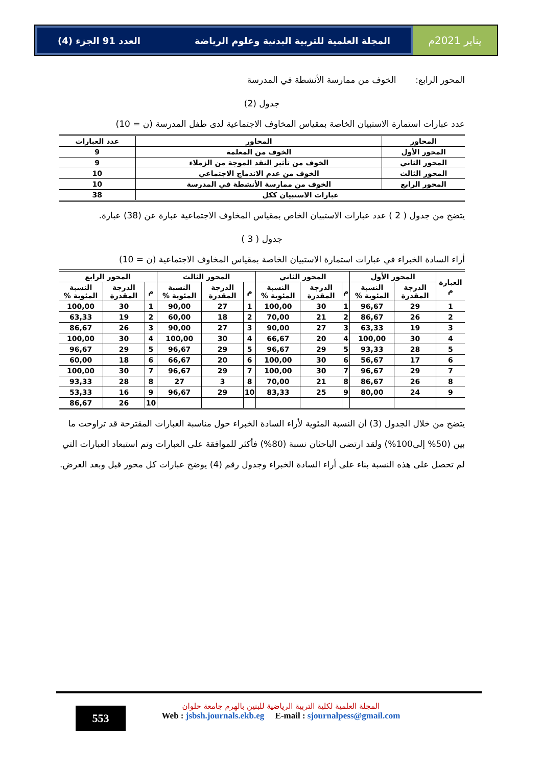يناير 2021م المجلة العلمية للتربية البدنية وعلوم الرياضة العدد 91 الجزء (4)
المحور الرابع: الخوف من ممارسة الأنشطة في المدرسة
جدول (2)
عدد عبارات استمارة الاستبيان الخاصة بمقياس المخاوف الاجتماعية لدى طفل المدرسة (ن = 10)
| المحاور | المحاور | عدد العبارات |
| --- | --- | --- |
| المحور الأول | الخوف من المعلمة | 9 |
| المحور الثاني | الخوف من تأثير النقد الموجة من الزملاء | 9 |
| المحور الثالث | الخوف من عدم الاندماج الاجتماعي | 10 |
| المحور الرابع | الخوف من ممارسة الأنشطة في المدرسة | 10 |
| عبارات الاستبيان ككل | | 38 |
يتضح من جدول ( 2 ) عدد عبارات الاستبيان الخاص بمقياس المخاوف الاجتماعية عبارة عن (38) عبارة.
جدول ( 3 )
أراء السادة الخبراء في عبارات استمارة الاستبيان الخاصة بمقياس المخاوف الاجتماعية (ن = 10)
| العبارة م | المحور الأول | | المحور الثاني | | | المحور الثالث | | | المحور الرابع | | |
| --- | --- | --- | --- | --- | --- | --- | --- | --- | --- | --- | --- |
| | الدرجة المقدرة | النسبة المئوية % | م | الدرجة المقدرة | النسبة المئوية % | م | الدرجة المقدرة | النسبة المئوية % | م | الدرجة المقدرة | النسبة المئوية % |
| 1 | 29 | 96,67 | 1 | 30 | 100,00 | 1 | 27 | 90,00 | 1 | 30 | 100,00 |
| 2 | 26 | 86,67 | 2 | 21 | 70,00 | 2 | 18 | 60,00 | 2 | 19 | 63,33 |
| 3 | 19 | 63,33 | 3 | 27 | 90,00 | 3 | 27 | 90,00 | 3 | 26 | 86,67 |
| 4 | 30 | 100,00 | 4 | 20 | 66,67 | 4 | 30 | 100,00 | 4 | 30 | 100,00 |
| 5 | 28 | 93,33 | 5 | 29 | 96,67 | 5 | 29 | 96,67 | 5 | 29 | 96,67 |
| 6 | 17 | 56,67 | 6 | 30 | 100,00 | 6 | 20 | 66,67 | 6 | 18 | 60,00 |
| 7 | 29 | 96,67 | 7 | 30 | 100,00 | 7 | 29 | 96,67 | 7 | 30 | 100,00 |
| 8 | 26 | 86,67 | 8 | 21 | 70,00 | 8 | 3 | 27 | 8 | 28 | 93,33 |
| 9 | 24 | 80,00 | 9 | 25 | 83,33 | 10 | 29 | 96,67 | 9 | 16 | 53,33 |
| | | | | | | | | | 10 | 26 | 86,67 |
يتضح من خلال الجدول (3) أن النسبة المئوية لأراء السادة الخبراء حول مناسبة العبارات المقترحة قد تراوحت ما بين (50% إلى100%) ولقد ارتضى الباحثان نسبة (80%) فأكثر للموافقة على العبارات وتم استبعاد العبارات التي لم تحصل على هذه النسبة بناء على أراء السادة الخبراء وجدول رقم (4) يوضح عبارات كل محور قبل وبعد العرض.
553
المجلة العلمية لكلية التربية الرياضية للبنين بالهرم جامعة حلوان
Web : jsbsh.journals.ekb.eg E-mail : sjournalpess@gmail.com